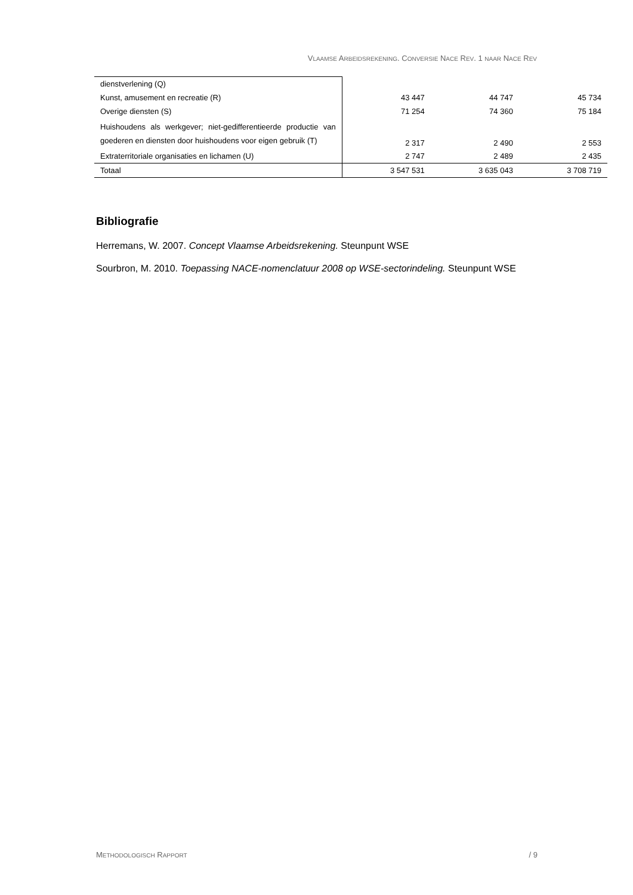VLAAMSE ARBEIDSREKENING. CONVERSIE NACE REV. 1 NAAR NACE REV
| dienstverlening (Q) | | | |
| Kunst, amusement en recreatie (R) | 43 447 | 44 747 | 45 734 |
| Overige diensten (S) | 71 254 | 74 360 | 75 184 |
| Huishoudens als werkgever; niet-gedifferentieerde productie van goederen en diensten door huishoudens voor eigen gebruik (T) | 2 317 | 2 490 | 2 553 |
| Extraterritoriale organisaties en lichamen (U) | 2 747 | 2 489 | 2 435 |
| Totaal | 3 547 531 | 3 635 043 | 3 708 719 |
Bibliografie
Herremans, W. 2007. Concept Vlaamse Arbeidsrekening. Steunpunt WSE
Sourbron, M. 2010. Toepassing NACE-nomenclatuur 2008 op WSE-sectorindeling. Steunpunt WSE
METHODOLOGISCH RAPPORT / 9